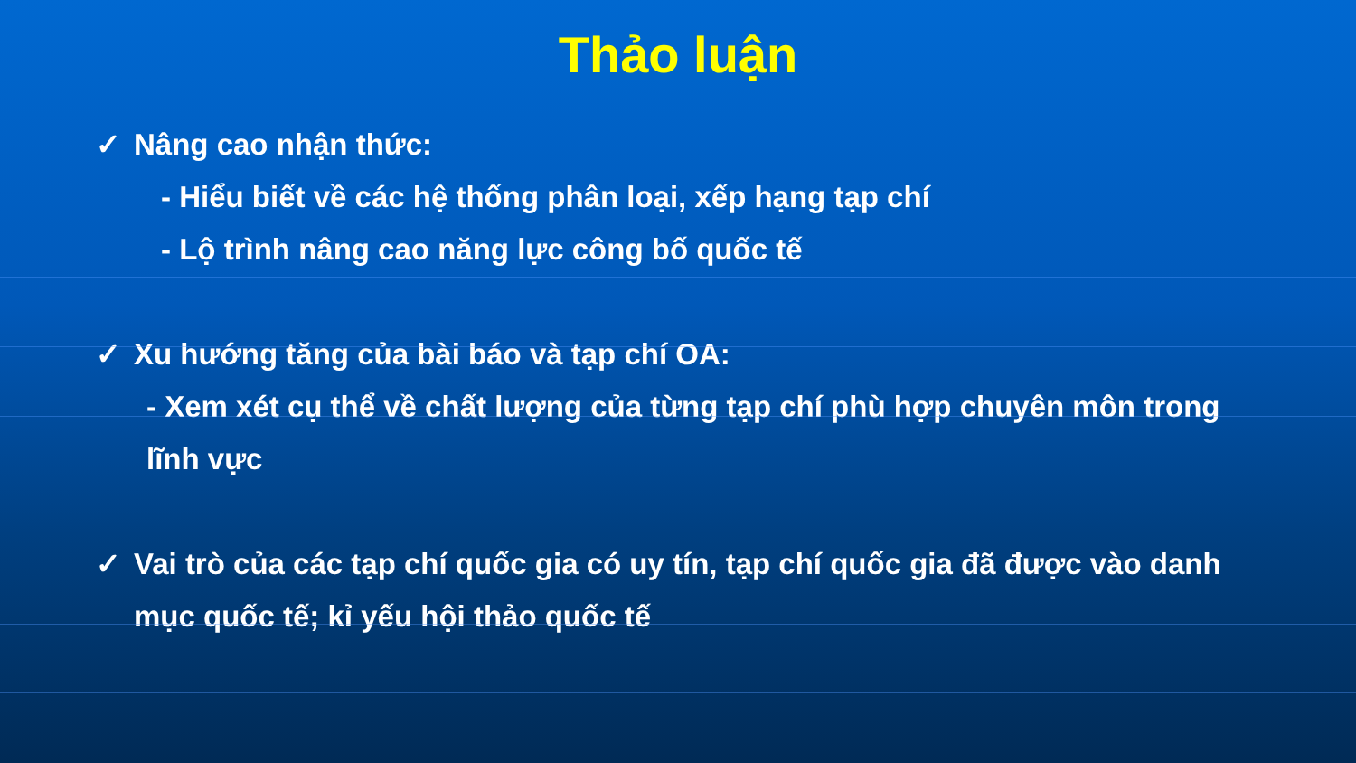Thảo luận
✓ Nâng cao nhận thức:
- Hiểu biết về các hệ thống phân loại, xếp hạng tạp chí
- Lộ trình nâng cao năng lực công bố quốc tế
✓ Xu hướng tăng của bài báo và tạp chí OA:
- Xem xét cụ thể về chất lượng của từng tạp chí phù hợp chuyên môn trong lĩnh vực
✓ Vai trò của các tạp chí quốc gia có uy tín, tạp chí quốc gia đã được vào danh mục quốc tế; kỉ yếu hội thảo quốc tế